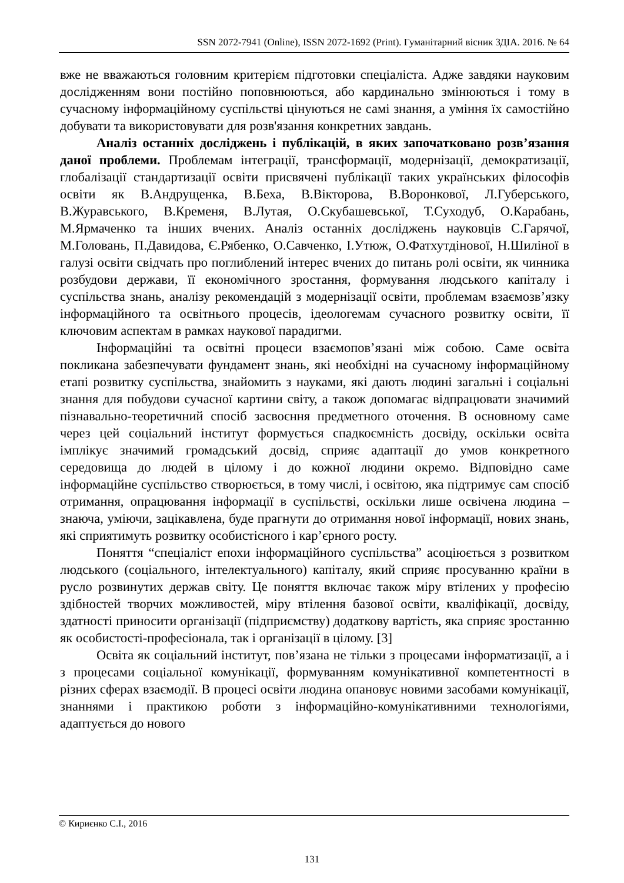SSN 2072-7941 (Online), ISSN 2072-1692 (Print). Гуманітарний вісник ЗДІА. 2016. № 64
вже не вважаються головним критерієм підготовки спеціаліста. Адже завдяки науковим дослідженням вони постійно поповнюються, або кардинально змінюються і тому в сучасному інформаційному суспільстві цінуються не самі знання, а уміння їх самостійно добувати та використовувати для розв'язання конкретних завдань.
Аналіз останніх досліджень і публікацій, в яких започатковано розв’язання даної проблеми. Проблемам інтеграції, трансформації, модернізації, демократизації, глобалізації стандартизації освіти присвячені публікації таких українських філософів освіти як В.Андрущенка, В.Беха, В.Вікторова, В.Воронкової, Л.Губерського, В.Журавського, В.Кременя, В.Лутая, О.Скубашевської, Т.Суходуб, О.Карабань, М.Ярмаченко та інших вчених. Аналіз останніх досліджень науковців С.Гарячої, М.Головань, П.Давидова, Є.Рябенко, О.Савченко, І.Утюж, О.Фатхутдінової, Н.Шиліної в галузі освіти свідчать про поглиблений інтерес вчених до питань ролі освіти, як чинника розбудови держави, її економічного зростання, формування людського капіталу і суспільства знань, аналізу рекомендацій з модернізації освіти, проблемам взаємозв’язку інформаційного та освітнього процесів, ідеологемам сучасного розвитку освіти, її ключовим аспектам в рамках наукової парадигми.
Інформаційні та освітні процеси взаємопов’язані між собою. Саме освіта покликана забезпечувати фундамент знань, які необхідні на сучасному інформаційному етапі розвитку суспільства, знайомить з науками, які дають людині загальні і соціальні знання для побудови сучасної картини світу, а також допомагає відпрацювати значимий пізнавально-теоретичний спосіб засвоєння предметного оточення. В основному саме через цей соціальний інститут формується спадкоємність досвіду, оскільки освіта імплікує значимий громадський досвід, сприяє адаптації до умов конкретного середовища до людей в цілому і до кожної людини окремо. Відповідно саме інформаційне суспільство створюється, в тому числі, і освітою, яка підтримує сам спосіб отримання, опрацювання інформації в суспільстві, оскільки лише освічена людина – знаюча, уміючи, зацікавлена, буде прагнути до отримання нової інформації, нових знань, які сприятимуть розвитку особистісного і кар’єрного росту.
Поняття “спеціаліст епохи інформаційного суспільства” асоціюється з розвитком людського (соціального, інтелектуального) капіталу, який сприяє просуванню країни в русло розвинутих держав світу. Це поняття включає також міру втілених у професію здібностей творчих можливостей, міру втілення базової освіти, кваліфікації, досвіду, здатності приносити організації (підприємству) додаткову вартість, яка сприяє зростанню як особистості-професіонала, так і організації в цілому. [3]
Освіта як соціальний інститут, пов’язана не тільки з процесами інформатизації, а і з процесами соціальної комунікації, формуванням комунікативної компетентності в різних сферах взаємодії. В процесі освіти людина опановує новими засобами комунікації, знаннями і практикою роботи з інформаційно-комунікативними технологіями, адаптується до нового
© Кириєнко С.І., 2016
131